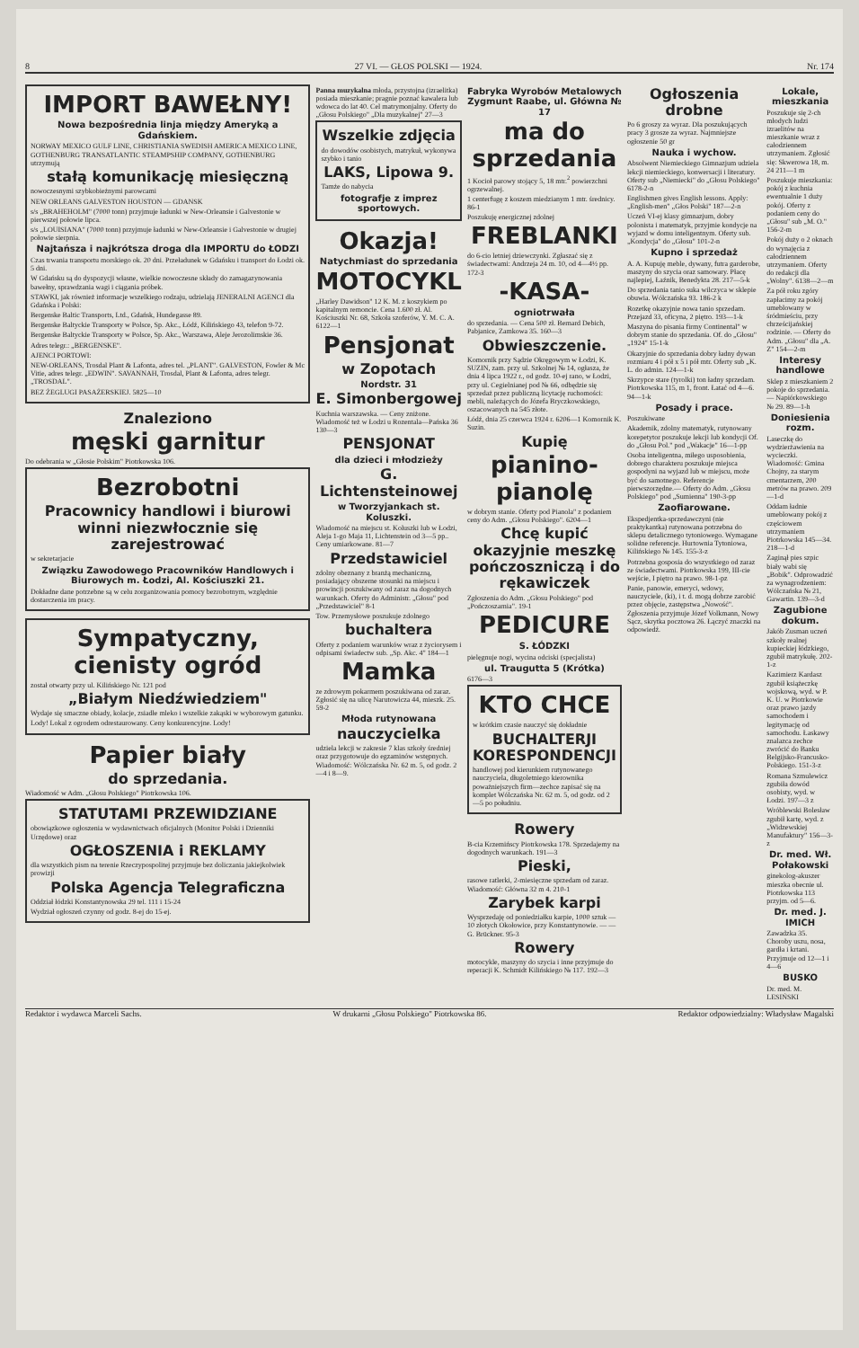8 27 VI. — GŁOS POLSKI — 1924. Nr. 174
IMPORT BAWEŁNY!
Nowa bezpośrednia linja między Ameryką a Gdańskiem.
NORWAY MEXICO GULF LINE, CHRISTIANIA SWEDISH AMERICA MEXICO LINE, GOTHENBURG TRANSATLANTIC STEAMPSHIP COMPANY, GOTHENBURG utrzymują
stałą komunikację miesięczną
nowoczesnymi szybkobieżnymi parowcami
NEW ORLEANS GALVESTON HOUSTON — GDANSK
s/s „BRAHEHOLM" (7000 tonn) przyjmuje ładunki w New-Orleansie i Galvestonie w pierwszej połowie lipca.
s/s „LOUISIANA" (7000 tonn) przyjmuje ładunki w New-Orleansie i Galvestonie w drugiej połowie sierpnia.
Najtańsza i najkrótsza droga dla IMPORTU do ŁODZI
Czas trwania transportu morskiego ok. 20 dni. Przeładunek w Gdańsku i transport do Łodzi ok. 5 dni.
W Gdańsku są do dyspozycji własne, wielkie nowoczesne składy do zamagazynowania bawełny, sprawdzania wagi i ciągania próbek.
STAWKI, jak również informacje wszelkiego rodzaju, udzielają JENERALNI AGENCI dla Gdańska i Polski:
Bergenske Baltic Transports, Ltd., Gdańsk, Hundegasse 89.
Bergenske Baltyckie Transporty w Polsce, Sp. Akc., Łódź, Kilińskiego 43, telefon 9-72.
Bergenske Baltyckie Transporty w Polsce, Sp. Akc., Warszawa, Aleje Jerozolimskie 36.
Adres telegr.: „BERGENSKE".
AJENCI PORTOWI:
NEW-ORLEANS, Trosdal Plant & Lafonta, adres tel. „PLANT". GALVESTON, Fowler & Mc Vitie, adres telegr. „EDWIN". SAVANNAH, Trosdal, Plant & Lafonta, adres telegr. „TROSDAL".
BEZ ŻEGLUGI PASAŻERSKIEJ. 5825—10
Znaleziono
męski garnitur
Do odebrania w „Głosie Polskim" Piotrkowska 106.
Bezrobotni
Pracownicy handlowi i biurowi winni niezwłocznie się zarejestrować
w sekretarjacie
Związku Zawodowego Pracowników Handlowych i Biurowych m. Łodzi, Al. Kościuszki 21.
Dokładne dane potrzebne są w celu zorganizowania pomocy bezrobotnym, względnie dostarczenia im pracy.
Sympatyczny, cienisty ogród
został otwarty przy ul. Kilińskiego Nr. 121 pod
„Białym Niedźwiedziem"
Wydaje się smaczne obiady, kolacje, zsiadłe mleko i wszelkie zakąski w wyborowym gatunku.
Lody! Lokal z ogrodem odrestaurowany. Ceny konkurencyjne. Lody!
Papier biały
do sprzedania.
Wiadomość w Adm. „Głosu Polskiego" Piotrkowska 106.
STATUTAMI PRZEWIDZIANE
obowiązkowe ogłoszenia w wydawnictwach oficjalnych (Monitor Polski i Dzienniki Urzędowe) oraz
OGŁOSZENIA i REKLAMY
dla wszystkich pism na terenie Rzeczypospolitej przyjmuje bez doliczania jakiejkolwiek prowizji
Polska Agencja Telegraficzna
Oddział łódzki Konstantynowska 29 tel. 111 i 15-24
Wydział ogłoszeń czynny od godz. 8-ej do 15-ej.
Panna muzykalna młoda, przystojna (izraelitka) posiada mieszkanie; pragnie poznać kawalera lub wdowca do lat 40. Cel matrymonjalny. Oferty do „Głosu Polskiego" „Dla muzykalnej" 27—3
Wszelkie zdjęcia
do dowodów osobistych, matrykuł, wykonywa szybko i tanio
LAKS, Lipowa 9.
Tamże do nabycia
fotografje z imprez sportowych.
Okazja!
Natychmiast do sprzedania
MOTOCYKL
„Harley Dawidson" 12 K. M. z koszykiem po kapitalnym remoncie. Cena 1.600 zł. Al. Kościuszki Nr. 68, Szkoła szoferów, Y. M. C. A. 6122—1
Pensjonat
w Zopotach
Nordstr. 31
E. Simonbergowej
Kuchnia warszawska. — Ceny zniżone. Wiadomość też w Łodzi u Rozentala—Pańska 36 130—3
PENSJONAT
dla dzieci i młodzieży
G. Lichtensteinowej
w Tworzyjankach st. Koluszki.
Wiadomość na miejscu st. Koluszki lub w Łodzi, Aleja 1-go Maja 11, Lichtenstein od 3—5 pp.. Ceny umiarkowane. 81—7
Przedstawiciel
zdolny obeznany z branżą mechaniczną, posiadający obszerne stosunki na miejscu i prowincji poszukiwany od zaraz na dogodnych warunkach. Oferty do Administr. „Głosu" pod „Przedstawiciel" 8-1
Tow. Przemysłowe poszukuje zdolnego
buchaltera
Oferty z podaniem warunków wraz z życiorysem i odpisami świadectw sub. „Sp. Akc. 4" 184—1
Mamka
ze zdrowym pokarmem poszukiwana od zaraz. Zgłosić się na ulicę Narutowicza 44, mieszk. 25. 59-2
Młoda rutynowana
nauczycielka
udziela lekcji w zakresie 7 klas szkoły średniej oraz przygotowuje do egzaminów wstępnych. Wiadomość: Wólczańska Nr. 62 m. 5, od godz. 2—4 i 8—9.
Fabryka Wyrobów Metalowych Zygmunt Raabe, ul. Główna № 17
ma do sprzedania
1 Kocioł parowy stojący 5, 18 mtr.<sup>2</sup> powierzchni ogrzewalnej.
1 centerfugę z koszem miedzianym 1 mtr. średnicy. 86-1
Poszukuję energicznej zdolnej
FREBLANKI
do 6-cio letniej dziewczynki. Zgłaszać się z świadectwami: Andrzeja 24 m. 10, od 4—4½ pp. 172-3
-KASA-
ogniotrwała
do sprzedania. — Cena 500 zł. Bernard Debich, Pabjanice, Zamkowa 35. 160—3
Obwieszczenie.
Komornik przy Sądzie Okręgowym w Łodzi, K. SUZIN, zam. przy ul. Szkolnej № 14, ogłasza, że dnia 4 lipca 1922 r., od godz. 10-ej rano, w Łodzi, przy ul. Cegielnianej pod № 66, odbędzie się sprzedaż przez publiczną licytację ruchomości: mebli, należących do Józefa Bryczkowskiego, oszacowanych na 545 złote.
Łódź, dnia 25 czerwca 1924 r. 6206—1 Komornik K. Suzin.
Kupię
pianino-pianolę
w dobrym stanie. Oferty pod Pianola" z podaniem ceny do Adm. „Głosu Polskiego". 6204—1
Chcę kupić okazyjnie meszkę pończoszniczą i do rękawiczek
Zgłoszenia do Adm. „Głosu Polskiego" pod „Pończoszarnia". 19-1
PEDICURE
S. ŁÓDZKI
pielęgnuje nogi, wycina odciski (specjalista)
ul. Traugutta 5 (Krótka)
6176—3
KTO CHCE
w krótkim czasie nauczyć się dokładnie
BUCHALTERJI KORESPONDENCJI
handlowej pod kierunkiem rutynowanego nauczyciela, długoletniego kierownika poważniejszych firm—zechce zapisać się na komplet Wólczańska Nr. 62 m. 5, od godz. od 2—5 po południu.
Rowery
B-cia Krzemińscy Piotrkowska 178. Sprzedajemy na dogodnych warunkach. 191—3
Pieski,
rasowe ratlerki, 2-miesięczne sprzedam od zaraz. Wiadomość: Główna 32 m 4. 210-1
Zarybek karpi
Wysprzedaję od poniedziałku karpie, 1000 sztuk — 10 złotych Okołowice, przy Konstantynowie. — — G. Brückner. 95-3
Rowery
motocykle, maszyny do szycia i inne przyjmuje do reperacji K. Schmidt Kilińskiego № 117. 192—3
Ogłoszenia drobne
Po 6 groszy za wyraz. Dla poszukujących pracy 3 grosze za wyraz. Najmniejsze ogłoszenie 50 gr
Nauka i wychow.
Absolwent Niemieckiego Gimnazjum udziela lekcji niemieckiego, konwersacji i literatury. Oferty sub „Niemiecki" do „Głosu Polskiego" 6178-2-n
Englishmen gives English lessons. Apply: „English-men" „Głos Polski" 187—2-n
Uczeń VI-ej klasy gimnazjum, dobry polonista i matematyk, przyjmie kondycje na wyjazd w domu inteligentnym. Oferty sub. „Kondycja" do „Głosu" 101-2-n
Kupno i sprzedaż
A. A. Kupuję meble, dywany, futra garderobe, maszyny do szycia oraz samowary. Płacę najlepiej, Łaźnik, Benedykta 28. 217—5-k
Do sprzedania tanio suka wilczyca w sklepie obuwia. Wólczańska 93. 186-2 k
Rozetkę okazyjnie nowa tanio sprzedam. Przejazd 33, oficyna, 2 piętro. 193—1-k
Maszyna do pisania firmy Continental" w dobrym stanie do sprzedania. Of. do „Głosu" „1924" 15-1-k
Okazyjnie do sprzedania dobry ładny dywan rozmiaru 4 i pół x 5 i pół mtr. Oferty sub „K. L. do admin. 124—1-k
Skrzypce stare (tyrolki) ton ładny sprzedam. Piotrkowska 115, m 1, front. Łatać od 4—6. 94—1-k
Posady i prace.
Poszukiwane
Akademik, zdolny matematyk, rutynowany korepetytor poszukuje lekcji lub kondycji Of. do „Głosu Pol." pod „Wakacje" 16—1-pp
Osoba inteligentna, miłego usposobienia, dobrego charakteru poszukuje miejsca gospodyni na wyjazd lub w miejscu, może być do samotnego. Referencje pierwszorzędne.— Oferty do Adm. „Głosu Polskiego" pod „Sumienna" 190-3-pp
Zaofiarowane.
Ekspedjentka-sprzedawczyni (nie praktykantka) rutynowana potrzebna do sklepu detalicznego tytoniowego. Wymagane solidne referencje. Hurtownia Tytoniowa, Kilińskiego № 145. 155-3-z
Potrzebna gosposia do wszystkiego od zaraz ze świadectwami. Piotrkowska 199, III-cie wejście, I piętro na prawo. 98-1-pz
Panie, panowie, emeryci, wdowy, nauczyciele, (ki), i t. d. mogą dobrze zarobić przez objęcie, zastępstwa „Nowość". Zgłoszenia przyjmuje Józef Volkmann, Nowy Sącz, skrytka pocztowa 26. Łączyć znaczki na odpowiedź.
Lokale, mieszkania
Poszukuje się 2-ch młodych ludzi izraelitów na mieszkanie wraz z całodziennem utrzymaniem. Zgłosić się: Skwerowa 18, m. 24 211—1 m
Poszukuje mieszkania: pokój z kuchnia ewentualnie 1 duży pokój. Oferty z podaniem ceny do „Głosu" sub „M. O." 156-2-m
Pokój duży o 2 oknach do wynajęcia z całodziennem utrzymaniem. Oferty do redakcji dla „Wolny". 6138—2—m
Za pół roku zgóry zapłacimy za pokój umeblowany w śródmieściu, przy chrześcijańskiej rodzinie. — Oferty do Adm. „Głosu" dla „A. Z" 154—2-m
Interesy handlowe
Sklep z mieszkaniem 2 pokoje do sprzedania. — Napiórkowskiego № 29. 89—1-h
Doniesienia rozm.
Laseczkę do wydzierżawienia na wycieczki. Wiadomość: Gmina Chojny, za starym cmentarzem, 200 metrów na prawo. 209—1-d
Oddam ładnie umeblowany pokój z częściowem utrzymaniem Piotrkowska 145—34. 218—1-d
Zaginął pies szpic biały wabi się „Bobik". Odprowadzić za wynagrodzeniem: Wólczańska № 21, Gawartin. 139—3-d
Zagubione dokum.
Jakób Zusman uczeń szkoły realnej kupieckiej łódzkiego, zgubił matrykułę. 202-1-z
Kazimierz Kardasz zgubił książeczkę wojskową, wyd. w P. K. U. w Piotrkowie oraz prawo jazdy samochodem i legitymację od samochodu. Łaskawy znalazca zechce zwrócić do Banku Belgijsko-Francusko-Polskiego. 151-3-z
Romana Szmulewicz zgubiła dowód osobisty, wyd. w Łodzi. 197—3 z
Wróblewski Bolesław zgubił kartę, wyd. z „Widzewskiej Manufaktury" 156—3-z
Dr. med. Wł. Połakowski
ginekolog-akuszer mieszka obecnie ul. Piotrkowska 113 przyjm. od 5—6.
Dr. med. J. IMICH
Zawadzka 35. Choroby uszu, nosa, gardła i krtani. Przyjmuje od 12—1 i 4—6
BUSKO
Dr. med. M. LESIŃSKI
Redaktor i wydawca Marceli Sachs. W drukarni „Głosu Polskiego" Piotrkowska 86. Redaktor odpowiedzialny: Władysław Magalski